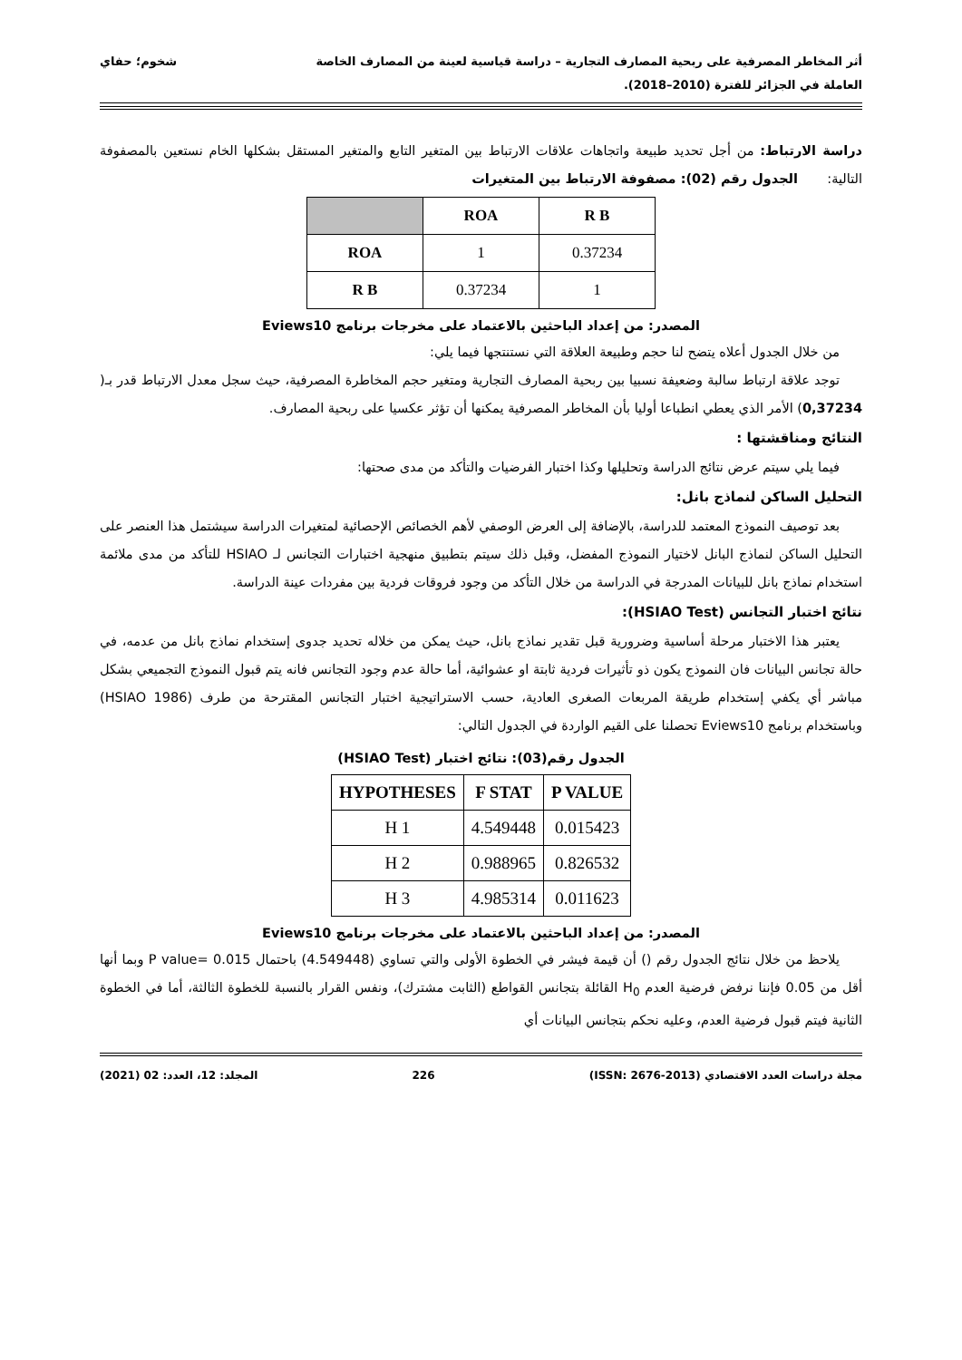أثر المخاطر المصرفية على ربحية المصارف التجارية – دراسة قياسية لعينة من المصارف الخاصة شخوم؛ حفاي
العاملة في الجزائر للفترة (2010–2018).
دراسة الارتباط: من أجل تحديد طبيعة واتجاهات علاقات الارتباط بين المتغير التابع والمتغير المستقل بشكلها الخام نستعين بالمصفوفة التالية: الجدول رقم (02): مصفوفة الارتباط بين المتغيرات
| | ROA | R B |
| --- | --- | --- |
| ROA | 1 | 0.37234 |
| R B | 0.37234 | 1 |
المصدر: من إعداد الباحثين بالاعتماد على مخرجات برنامج Eviews10
من خلال الجدول أعلاه يتضح لنا حجم وطبيعة العلاقة التي نستنتجها فيما يلي:
توجد علاقة ارتباط سالبة وضعيفة نسبيا بين ربحية المصارف التجارية ومتغير حجم المخاطرة المصرفية، حيث سجل معدل الارتباط قدر بـ( 0,37234) الأمر الذي يعطي انطباعا أوليا بأن المخاطر المصرفية يمكنها أن تؤثر عكسيا على ربحية المصارف.
النتائج ومناقشتها :
فيما يلي سيتم عرض نتائج الدراسة وتحليلها وكذا اختبار الفرضيات والتأكد من مدى صحتها:
التحليل الساكن لنماذج بانل:
بعد توصيف النموذج المعتمد للدراسة، بالإضافة إلى العرض الوصفي لأهم الخصائص الإحصائية لمتغيرات الدراسة سيشتمل هذا العنصر على التحليل الساكن لنماذج البانل لاختيار النموذج المفضل، وقبل ذلك سيتم بتطبيق منهجية اختبارات التجانس لـ HSIAO للتأكد من مدى ملائمة استخدام نماذج بانل للبيانات المدرجة في الدراسة من خلال التأكد من وجود فروقات فردية بين مفردات عينة الدراسة.
نتائج اختبار التجانس (HSIAO Test):
يعتبر هذا الاختبار مرحلة أساسية وضرورية قبل تقدير نماذج بانل، حيث يمكن من خلاله تحديد جدوى إستخدام نماذج بانل من عدمه، في حالة تجانس البيانات فان النموذج يكون ذو تأثيرات فردية ثابتة او عشوائية، أما حالة عدم وجود التجانس فانه يتم قبول النموذج التجميعي بشكل مباشر أي يكفي إستخدام طريقة المربعات الصغرى العادية، حسب الاستراتيجية اختبار التجانس المقترحة من طرف (HSIAO 1986) وباستخدام برنامج Eviews10 تحصلنا على القيم الواردة في الجدول التالي:
الجدول رقم(03): نتائج اختبار (HSIAO Test)
| HYPOTHESES | F STAT | P VALUE |
| --- | --- | --- |
| H 1 | 4.549448 | 0.015423 |
| H 2 | 0.988965 | 0.826532 |
| H 3 | 4.985314 | 0.011623 |
المصدر: من إعداد الباحثين بالاعتماد على مخرجات برنامج Eviews10
يلاحظ من خلال نتائج الجدول رقم () أن قيمة فيشر في الخطوة الأولى والتي تساوي (4.549448) باحتمال P value= 0.015 وبما أنها أقل من 0.05 فإننا نرفض فرضية العدم H<sub>0</sub> القائلة بتجانس القواطع (الثابت مشترك)، ونفس القرار بالنسبة للخطوة الثالثة، أما في الخطوة الثانية فيتم قبول فرضية العدم، وعليه نحكم بتجانس البيانات أي
مجلة دراسات العدد الاقتصادي (ISSN: 2676-2013) 226 المجلد: 12، العدد: 02 (2021)